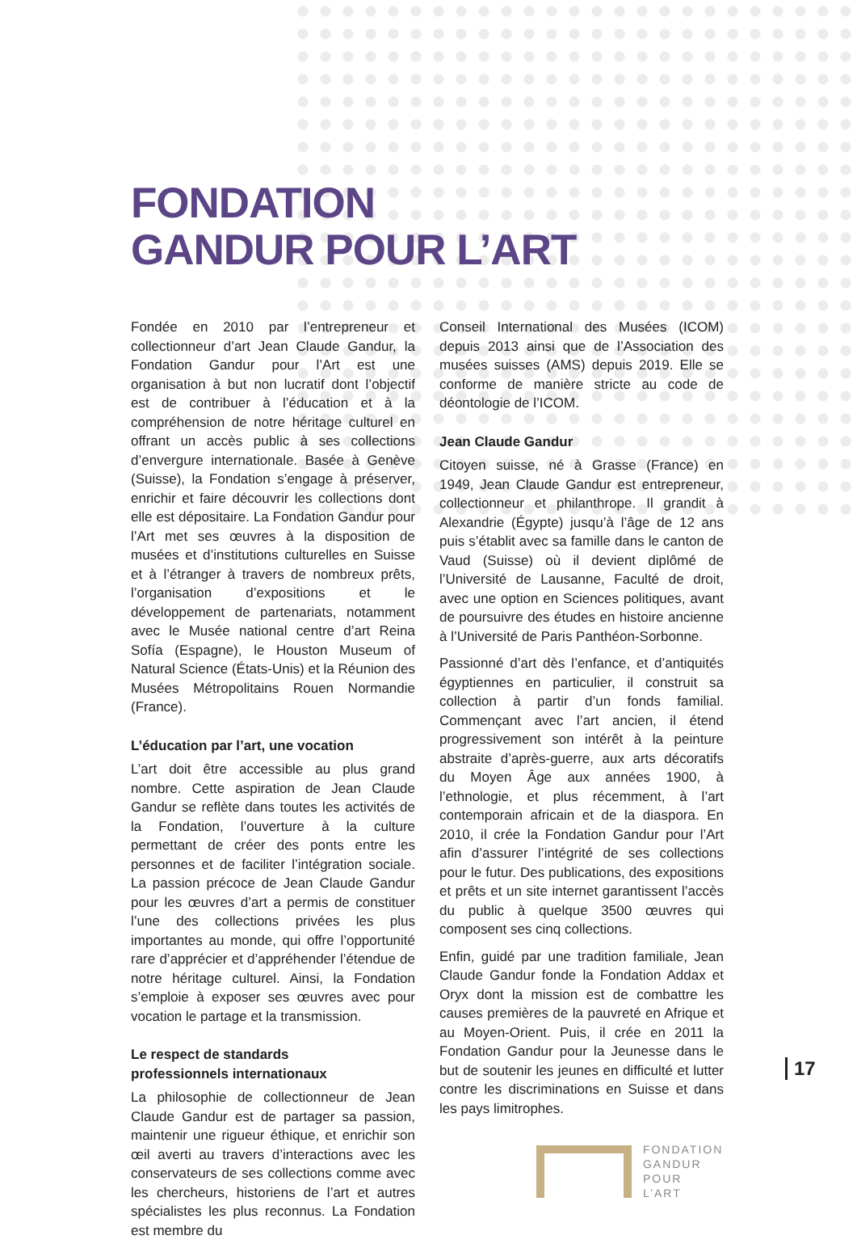FONDATION
GANDUR POUR L’ART
Fondée en 2010 par l’entrepreneur et collectionneur d’art Jean Claude Gandur, la Fondation Gandur pour l’Art est une organisation à but non lucratif dont l’objectif est de contribuer à l’éducation et à la compréhension de notre héritage culturel en offrant un accès public à ses collections d’envergure internationale. Basée à Genève (Suisse), la Fondation s’engage à préserver, enrichir et faire découvrir les collections dont elle est dépositaire. La Fondation Gandur pour l’Art met ses œuvres à la disposition de musées et d’institutions culturelles en Suisse et à l’étranger à travers de nombreux prêts, l’organisation d’expositions et le développement de partenariats, notamment avec le Musée national centre d’art Reina Sofía (Espagne), le Houston Museum of Natural Science (États-Unis) et la Réunion des Musées Métropolitains Rouen Normandie (France).
L’éducation par l’art, une vocation
L’art doit être accessible au plus grand nombre. Cette aspiration de Jean Claude Gandur se reflète dans toutes les activités de la Fondation, l’ouverture à la culture permettant de créer des ponts entre les personnes et de faciliter l’intégration sociale. La passion précoce de Jean Claude Gandur pour les œuvres d’art a permis de constituer l’une des collections privées les plus importantes au monde, qui offre l’opportunité rare d’apprécier et d’appréhender l’étendue de notre héritage culturel. Ainsi, la Fondation s’emploie à exposer ses œuvres avec pour vocation le partage et la transmission.
Le respect de standards
professionnels internationaux
La philosophie de collectionneur de Jean Claude Gandur est de partager sa passion, maintenir une rigueur éthique, et enrichir son œil averti au travers d’interactions avec les conservateurs de ses collections comme avec les chercheurs, historiens de l’art et autres spécialistes les plus reconnus. La Fondation est membre du
Conseil International des Musées (ICOM) depuis 2013 ainsi que de l’Association des musées suisses (AMS) depuis 2019. Elle se conforme de manière stricte au code de déontologie de l’ICOM.
Jean Claude Gandur
Citoyen suisse, né à Grasse (France) en 1949, Jean Claude Gandur est entrepreneur, collectionneur et philanthrope. Il grandit à Alexandrie (Égypte) jusqu’à l’âge de 12 ans puis s’établit avec sa famille dans le canton de Vaud (Suisse) où il devient diplômé de l’Université de Lausanne, Faculté de droit, avec une option en Sciences politiques, avant de poursuivre des études en histoire ancienne à l’Université de Paris Panthéon-Sorbonne.
Passionné d’art dès l’enfance, et d’antiquités égyptiennes en particulier, il construit sa collection à partir d’un fonds familial. Commençant avec l’art ancien, il étend progressivement son intérêt à la peinture abstraite d’après-guerre, aux arts décoratifs du Moyen Âge aux années 1900, à l’ethnologie, et plus récemment, à l’art contemporain africain et de la diaspora. En 2010, il crée la Fondation Gandur pour l’Art afin d’assurer l’intégrité de ses collections pour le futur. Des publications, des expositions et prêts et un site internet garantissent l’accès du public à quelque 3500 œuvres qui composent ses cinq collections.
Enfin, guidé par une tradition familiale, Jean Claude Gandur fonde la Fondation Addax et Oryx dont la mission est de combattre les causes premières de la pauvreté en Afrique et au Moyen-Orient. Puis, il crée en 2011 la Fondation Gandur pour la Jeunesse dans le but de soutenir les jeunes en difficulté et lutter contre les discriminations en Suisse et dans les pays limitrophes.
FONDATION
GANDUR
POUR L’ART
17